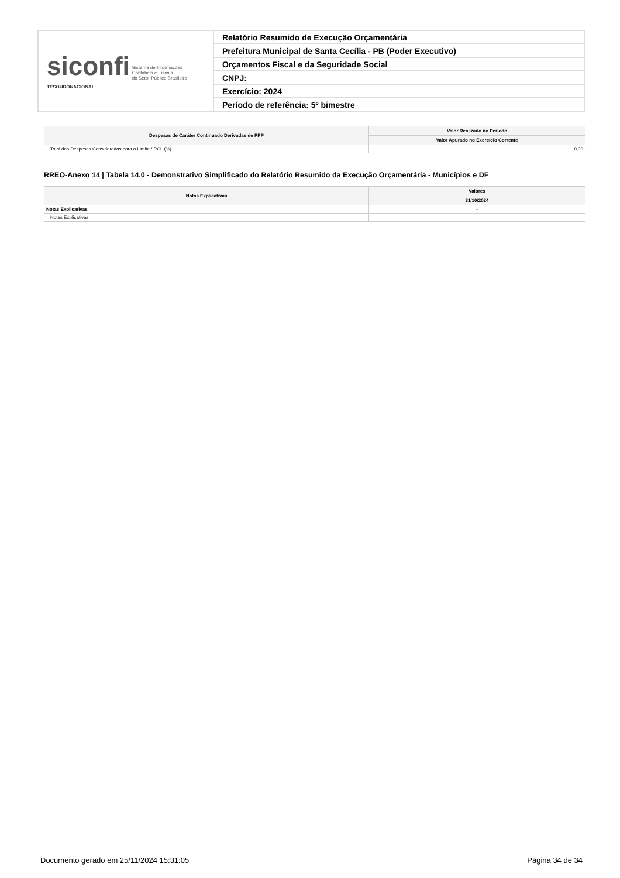| siconfi Sistema de Informações Contábeis e Fiscais do Setor Público Brasileiro TESOURONACIONAL | Relatório Resumido de Execução Orçamentária |
| | Prefeitura Municipal de Santa Cecília - PB (Poder Executivo) |
| | Orçamentos Fiscal e da Seguridade Social |
| | CNPJ: |
| | Exercício: 2024 |
| | Período de referência: 5º bimestre |
| Despesas de Caráter Continuado Derivadas de PPP | Valor Realizado no Período |
| --- | --- |
| | Valor Apurado no Exercício Corrente |
| Total das Despesas Consideradas para o Limite / RCL (%) | 0,00 |
RREO-Anexo 14 | Tabela 14.0 - Demonstrativo Simplificado do Relatório Resumido da Execução Orçamentária - Municípios e DF
| Notas Explicativas | Valores |
| --- | --- |
| | 31/10/2024 |
| Notas Explicativas | - |
| Notas Explicativas | |
Documento gerado em 25/11/2024 15:31:05 Página 34 de 34